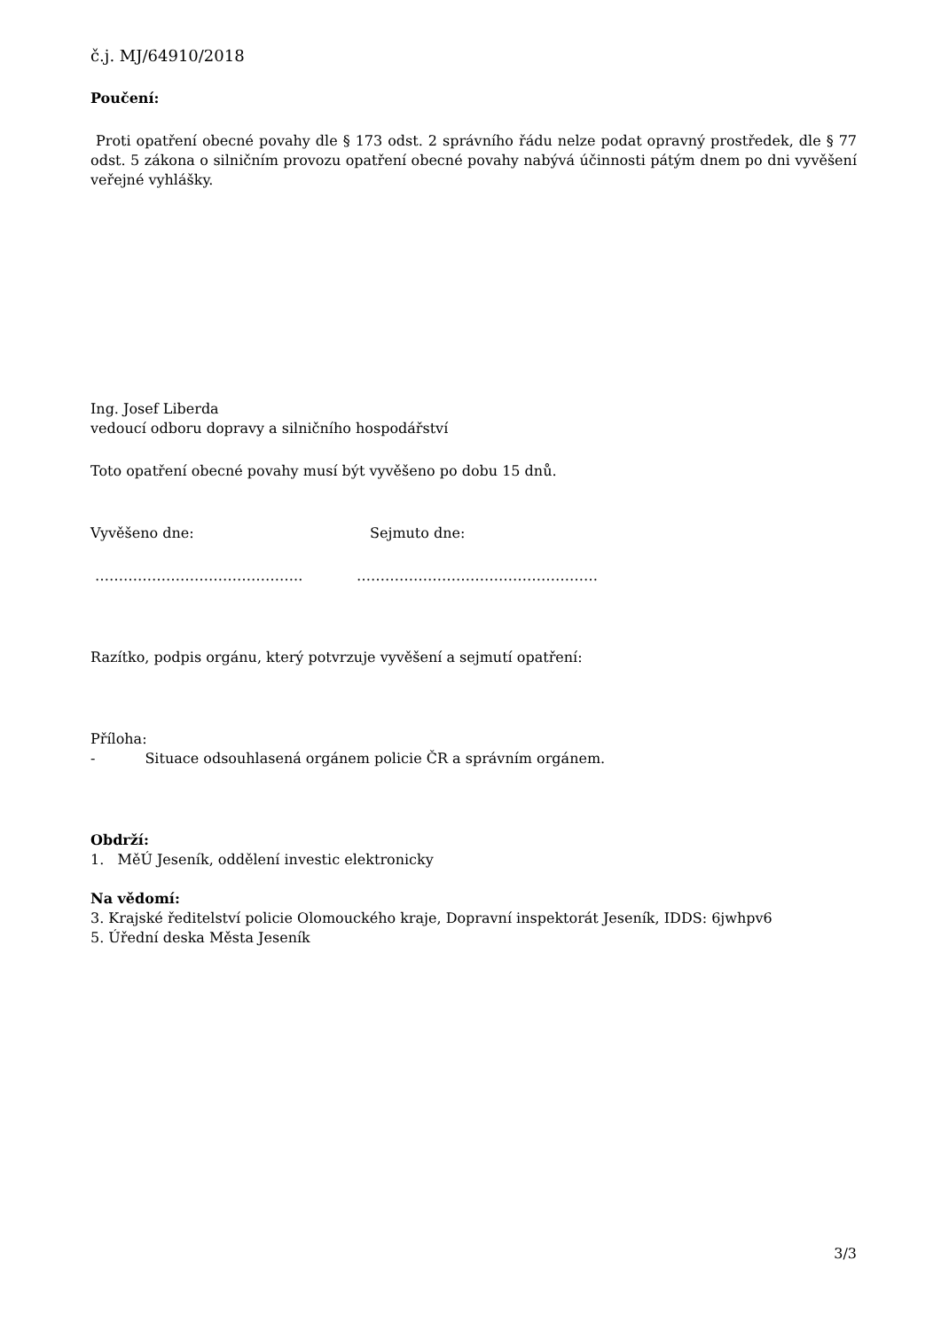č.j. MJ/64910/2018
Poučení:
Proti opatření obecné povahy dle § 173 odst. 2 správního řádu nelze podat opravný prostředek, dle § 77 odst. 5 zákona o silničním provozu opatření obecné povahy nabývá účinnosti pátým dnem po dni vyvěšení veřejné vyhlášky.
Ing. Josef Liberda
vedoucí odboru dopravy a silničního hospodářství
Toto opatření obecné povahy musí být vyvěšeno po dobu 15 dnů.
Vyvěšeno dne: Sejmuto dne:
…………………………………….. ……………………………………………
Razítko, podpis orgánu, který potvrzuje vyvěšení a sejmutí opatření:
Příloha:
- Situace odsouhlasená orgánem policie ČR a správním orgánem.
Obdrží:
1. MěÚ Jeseník, oddělení investic elektronicky
Na vědomí:
3. Krajské ředitelství policie Olomouckého kraje, Dopravní inspektorát Jeseník, IDDS: 6jwhpv6
5. Úřední deska Města Jeseník
3/3